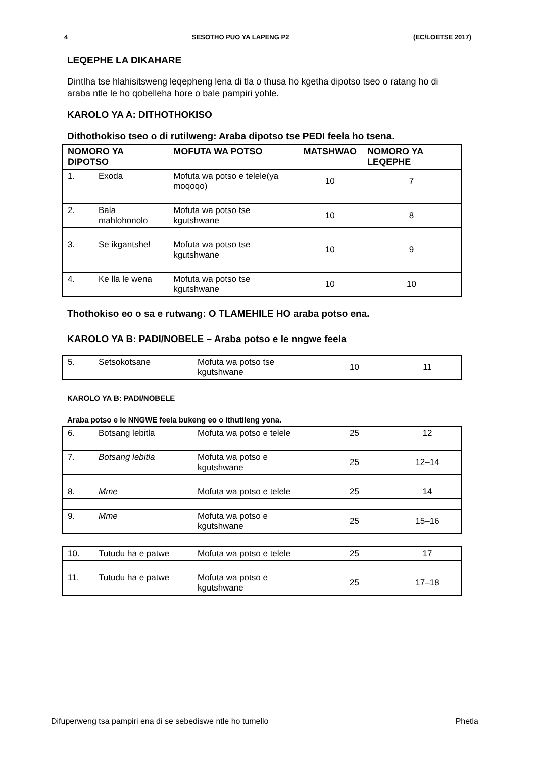4 SESOTHO PUO YA LAPENG P2 (EC/LOETSE 2017)
LEQEPHE LA DIKAHARE
Dintlha tse hlahisitsweng leqepheng lena di tla o thusa ho kgetha dipotso tseo o ratang ho di araba ntle le ho qobelleha hore o bale pampiri yohle.
KAROLO YA A: DITHOTHOKISO
Dithothokiso tseo o di rutilweng: Araba dipotso tse PEDI feela ho tsena.
| NOMORO YA DIPOTSO | | MOFUTA WA POTSO | MATSHWAO | NOMORO YA LEQEPHE |
| --- | --- | --- | --- | --- |
| 1. | Exoda | Mofuta wa potso e telele(ya moqoqo) | 10 | 7 |
| 2. | Bala mahlohonolo | Mofuta wa potso tse kgutshwane | 10 | 8 |
| 3. | Se ikgantshe! | Mofuta wa potso tse kgutshwane | 10 | 9 |
| 4. | Ke lla le wena | Mofuta wa potso tse kgutshwane | 10 | 10 |
Thothokiso eo o sa e rutwang: O TLAMEHILE HO araba potso ena.
KAROLO YA B: PADI/NOBELE – Araba potso e le nngwe feela
| 5. | Setsokotsane | Mofuta wa potso tse kgutshwane | 10 | 11 |
KAROLO YA B: PADI/NOBELE
Araba potso e le NNGWE feela bukeng eo o ithutileng yona.
| 6. | Botsang lebitla | Mofuta wa potso e telele | 25 | 12 |
| 7. | Botsang lebitla | Mofuta wa potso e kgutshwane | 25 | 12–14 |
| 8. | Mme | Mofuta wa potso e telele | 25 | 14 |
| 9. | Mme | Mofuta wa potso e kgutshwane | 25 | 15–16 |
| 10. | Tutudu ha e patwe | Mofuta wa potso e telele | 25 | 17 |
| 11. | Tutudu ha e patwe | Mofuta wa potso e kgutshwane | 25 | 17–18 |
Difuperweng tsa pampiri ena di se sebediswe ntle ho tumello Phetla